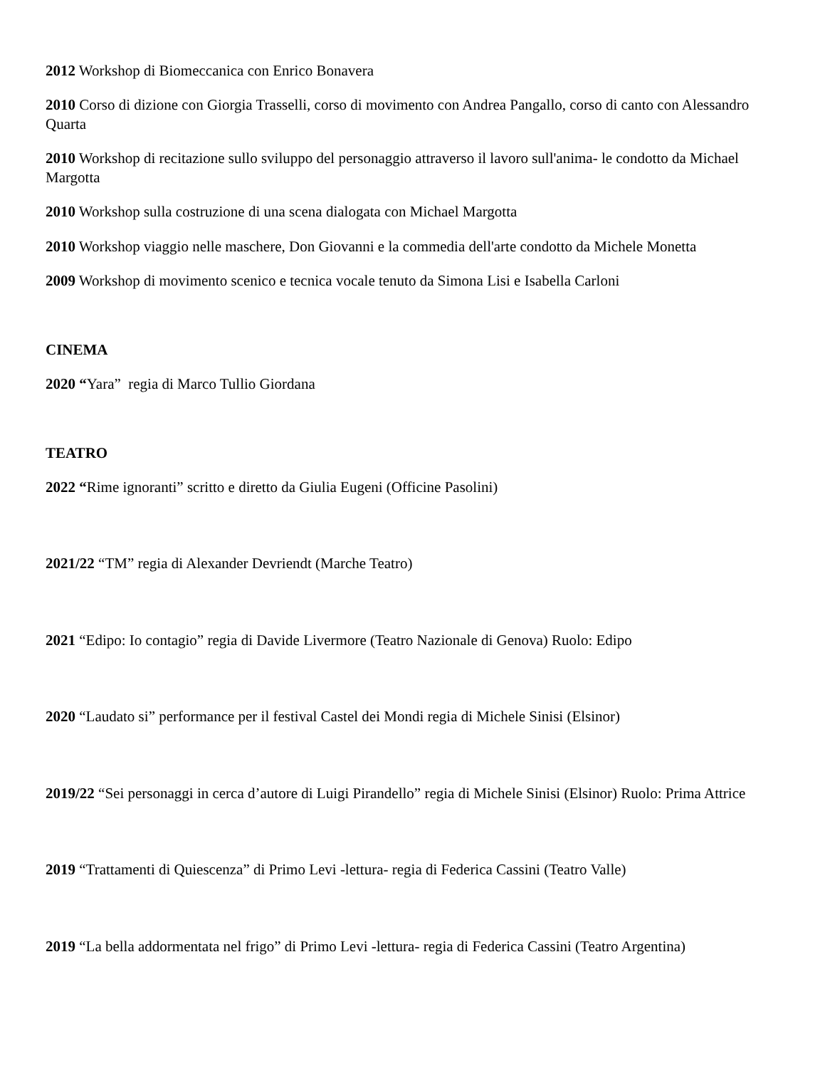2012 Workshop di Biomeccanica con Enrico Bonavera
2010 Corso di dizione con Giorgia Trasselli, corso di movimento con Andrea Pangallo, corso di canto con Alessandro Quarta
2010 Workshop di recitazione sullo sviluppo del personaggio attraverso il lavoro sull'anima- le condotto da Michael Margotta
2010 Workshop sulla costruzione di una scena dialogata con Michael Margotta
2010 Workshop viaggio nelle maschere, Don Giovanni e la commedia dell'arte condotto da Michele Monetta
2009 Workshop di movimento scenico e tecnica vocale tenuto da Simona Lisi e Isabella Carloni
CINEMA
2020 “Yara” regia di Marco Tullio Giordana
TEATRO
2022 “Rime ignoranti” scritto e diretto da Giulia Eugeni (Officine Pasolini)
2021/22 “TM” regia di Alexander Devriendt (Marche Teatro)
2021 “Edipo: Io contagio” regia di Davide Livermore (Teatro Nazionale di Genova) Ruolo: Edipo
2020 “Laudato si” performance per il festival Castel dei Mondi regia di Michele Sinisi (Elsinor)
2019/22 “Sei personaggi in cerca d’autore di Luigi Pirandello” regia di Michele Sinisi (Elsinor) Ruolo: Prima Attrice
2019 “Trattamenti di Quiescenza” di Primo Levi -lettura- regia di Federica Cassini (Teatro Valle)
2019 “La bella addormentata nel frigo” di Primo Levi -lettura- regia di Federica Cassini (Teatro Argentina)